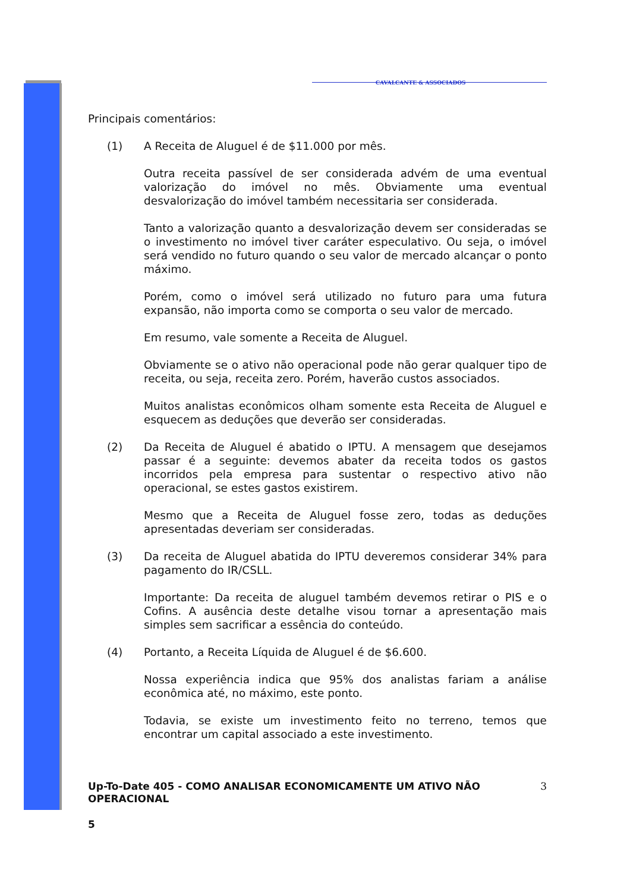CAVALCANTE & ASSOCIADOS
Principais comentários:
(1) A Receita de Aluguel é de $11.000 por mês.
Outra receita passível de ser considerada advém de uma eventual valorização do imóvel no mês. Obviamente uma eventual desvalorização do imóvel também necessitaria ser considerada.
Tanto a valorização quanto a desvalorização devem ser consideradas se o investimento no imóvel tiver caráter especulativo. Ou seja, o imóvel será vendido no futuro quando o seu valor de mercado alcançar o ponto máximo.
Porém, como o imóvel será utilizado no futuro para uma futura expansão, não importa como se comporta o seu valor de mercado.
Em resumo, vale somente a Receita de Aluguel.
Obviamente se o ativo não operacional pode não gerar qualquer tipo de receita, ou seja, receita zero. Porém, haverão custos associados.
Muitos analistas econômicos olham somente esta Receita de Aluguel e esquecem as deduções que deverão ser consideradas.
(2) Da Receita de Aluguel é abatido o IPTU. A mensagem que desejamos passar é a seguinte: devemos abater da receita todos os gastos incorridos pela empresa para sustentar o respectivo ativo não operacional, se estes gastos existirem.
Mesmo que a Receita de Aluguel fosse zero, todas as deduções apresentadas deveriam ser consideradas.
(3) Da receita de Aluguel abatida do IPTU deveremos considerar 34% para pagamento do IR/CSLL.
Importante: Da receita de aluguel também devemos retirar o PIS e o Cofins. A ausência deste detalhe visou tornar a apresentação mais simples sem sacrificar a essência do conteúdo.
(4) Portanto, a Receita Líquida de Aluguel é de $6.600.
Nossa experiência indica que 95% dos analistas fariam a análise econômica até, no máximo, este ponto.
Todavia, se existe um investimento feito no terreno, temos que encontrar um capital associado a este investimento.
Up-To-Date 405 - COMO ANALISAR ECONOMICAMENTE UM ATIVO NÃO OPERACIONAL
3
5